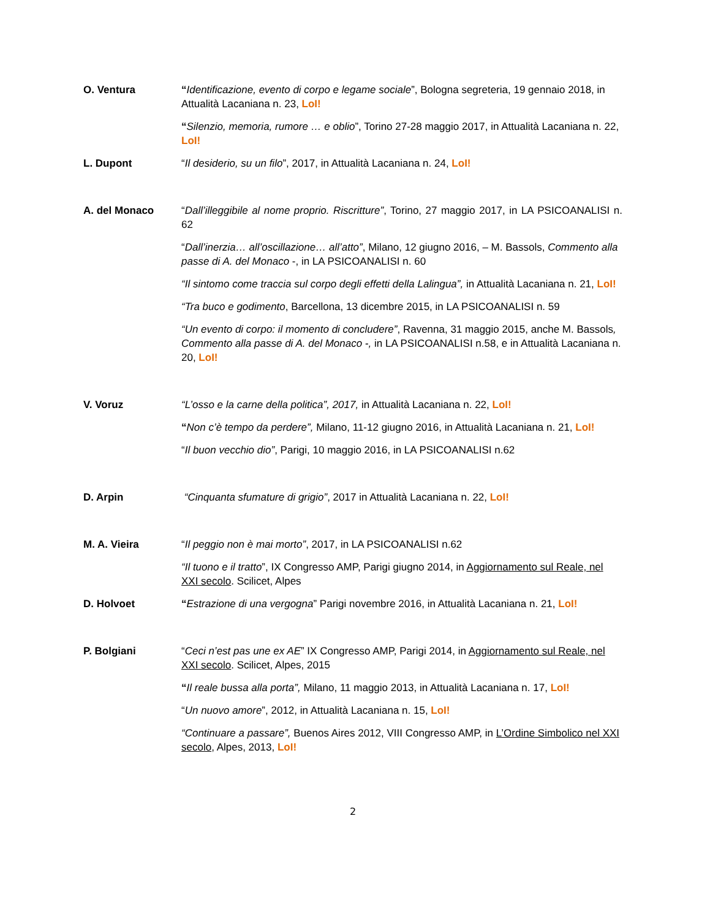O. Ventura
“Identificazione, evento di corpo e legame sociale”, Bologna segreteria, 19 gennaio 2018, in Attualità Lacaniana n. 23, LoI!
“Silenzio, memoria, rumore … e oblio”, Torino 27-28 maggio 2017, in Attualità Lacaniana n. 22, LoI!
L. Dupont
“Il desiderio, su un filo”, 2017, in Attualità Lacaniana n. 24, LoI!
A. del Monaco
“Dall’illeggibile al nome proprio. Riscritture”, Torino, 27 maggio 2017, in LA PSICOANALISI n. 62
“Dall’inerzia… all’oscillazione… all’atto”, Milano, 12 giugno 2016, – M. Bassols, Commento alla passe di A. del Monaco -, in LA PSICOANALISI n. 60
“Il sintomo come traccia sul corpo degli effetti della Lalingua”, in Attualità Lacaniana n. 21, LoI!
“Tra buco e godimento, Barcellona, 13 dicembre 2015, in LA PSICOANALISI n. 59
“Un evento di corpo: il momento di concludere”, Ravenna, 31 maggio 2015, anche M. Bassols, Commento alla passe di A. del Monaco -, in LA PSICOANALISI n.58, e in Attualità Lacaniana n. 20, LoI!
V. Voruz
“L’osso e la carne della politica”, 2017, in Attualità Lacaniana n. 22, LoI!
“Non c’è tempo da perdere”, Milano, 11-12 giugno 2016, in Attualità Lacaniana n. 21, LoI!
“Il buon vecchio dio”, Parigi, 10 maggio 2016, in LA PSICOANALISI n.62
D. Arpin
“Cinquanta sfumature di grigio”, 2017 in Attualità Lacaniana n. 22, LoI!
M. A. Vieira
“Il peggio non è mai morto”, 2017, in LA PSICOANALISI n.62
“Il tuono e il tratto”, IX Congresso AMP, Parigi giugno 2014, in Aggiornamento sul Reale, nel XXI secolo. Scilicet, Alpes
D. Holvoet
“Estrazione di una vergogna” Parigi novembre 2016, in Attualità Lacaniana n. 21, LoI!
P. Bolgiani
“Ceci n’est pas une ex AE” IX Congresso AMP, Parigi 2014, in Aggiornamento sul Reale, nel XXI secolo. Scilicet, Alpes, 2015
“Il reale bussa alla porta”, Milano, 11 maggio 2013, in Attualità Lacaniana n. 17, LoI!
“Un nuovo amore”, 2012, in Attualità Lacaniana n. 15, LoI!
“Continuare a passare”, Buenos Aires 2012, VIII Congresso AMP, in L’Ordine Simbolico nel XXI secolo, Alpes, 2013, LoI!
2